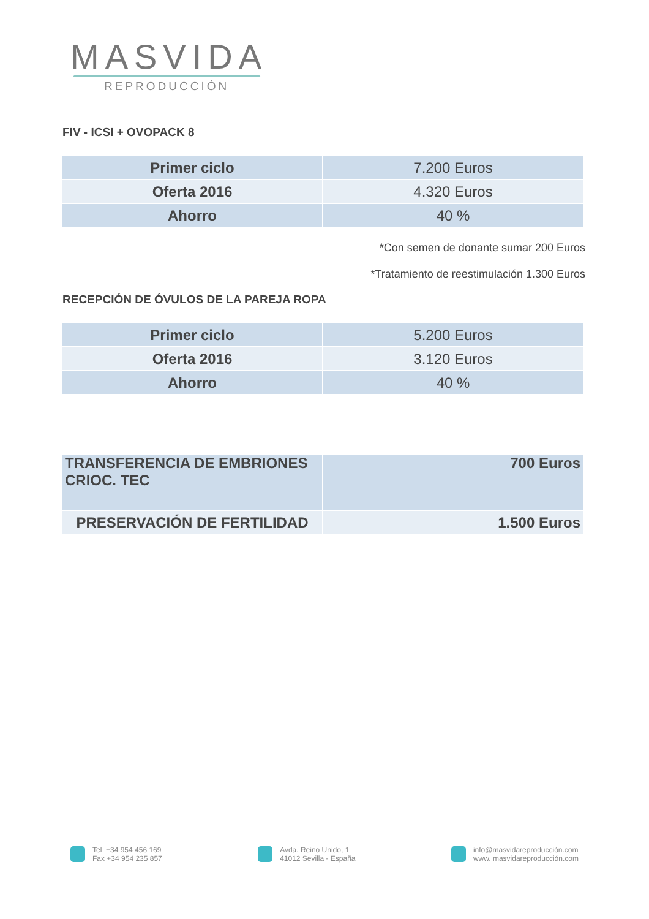MASVIDA
REPRODUCCIÓN
FIV - ICSI + OVOPACK 8
| Primer ciclo | 7.200 Euros |
| Oferta 2016 | 4.320 Euros |
| Ahorro | 40 % |
*Con semen de donante sumar 200 Euros
*Tratamiento de reestimulación 1.300 Euros
RECEPCIÓN DE ÓVULOS DE LA PAREJA ROPA
| Primer ciclo | 5.200 Euros |
| Oferta 2016 | 3.120 Euros |
| Ahorro | 40 % |
| TRANSFERENCIA DE EMBRIONES CRIOC. TEC | 700 Euros |
| PRESERVACIÓN DE FERTILIDAD | 1.500 Euros |
Tel +34 954 456 169
Fax +34 954 235 857
Avda. Reino Unido, 1
41012 Sevilla - España
info@masvidareproducción.com
www. masvidareproducción.com